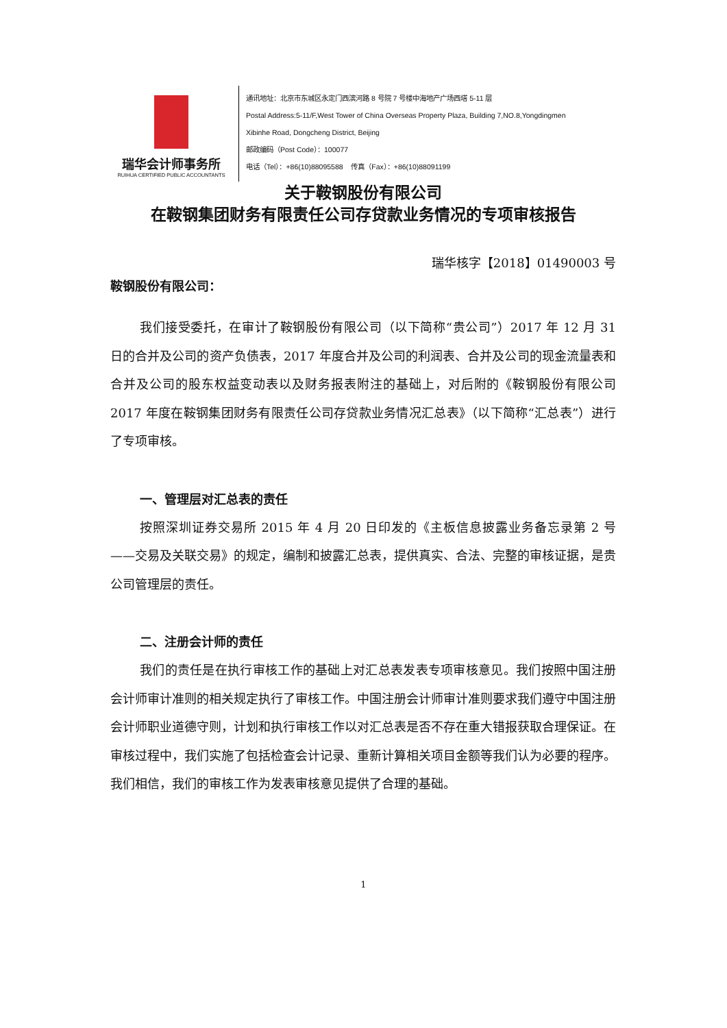瑞华会计师事务所
RUIHUA CERTIFIED PUBLIC ACCOUNTANTS
通讯地址：北京市东城区永定门西滨河路 8 号院 7 号楼中海地产广场西塔 5-11 层
Postal Address:5-11/F,West Tower of China Overseas Property Plaza, Building 7,NO.8,Yongdingmen
Xibinhe Road, Dongcheng District, Beijing
邮政编码（Post Code）：100077
电话（Tel）：+86(10)88095588 传真（Fax）：+86(10)88091199
关于鞍钢股份有限公司
在鞍钢集团财务有限责任公司存贷款业务情况的专项审核报告
瑞华核字【2018】01490003 号
鞍钢股份有限公司：
我们接受委托，在审计了鞍钢股份有限公司（以下简称“贵公司”）2017 年 12 月 31 日的合并及公司的资产负债表，2017 年度合并及公司的利润表、合并及公司的现金流量表和合并及公司的股东权益变动表以及财务报表附注的基础上，对后附的《鞍钢股份有限公司 2017 年度在鞍钢集团财务有限责任公司存贷款业务情况汇总表》（以下简称“汇总表”）进行了专项审核。
一、管理层对汇总表的责任
按照深圳证券交易所 2015 年 4 月 20 日印发的《主板信息披露业务备忘录第 2 号——交易及关联交易》的规定，编制和披露汇总表，提供真实、合法、完整的审核证据，是贵公司管理层的责任。
二、注册会计师的责任
我们的责任是在执行审核工作的基础上对汇总表发表专项审核意见。我们按照中国注册会计师审计准则的相关规定执行了审核工作。中国注册会计师审计准则要求我们遵守中国注册会计师职业道德守则，计划和执行审核工作以对汇总表是否不存在重大错报获取合理保证。在审核过程中，我们实施了包括检查会计记录、重新计算相关项目金额等我们认为必要的程序。我们相信，我们的审核工作为发表审核意见提供了合理的基础。
1